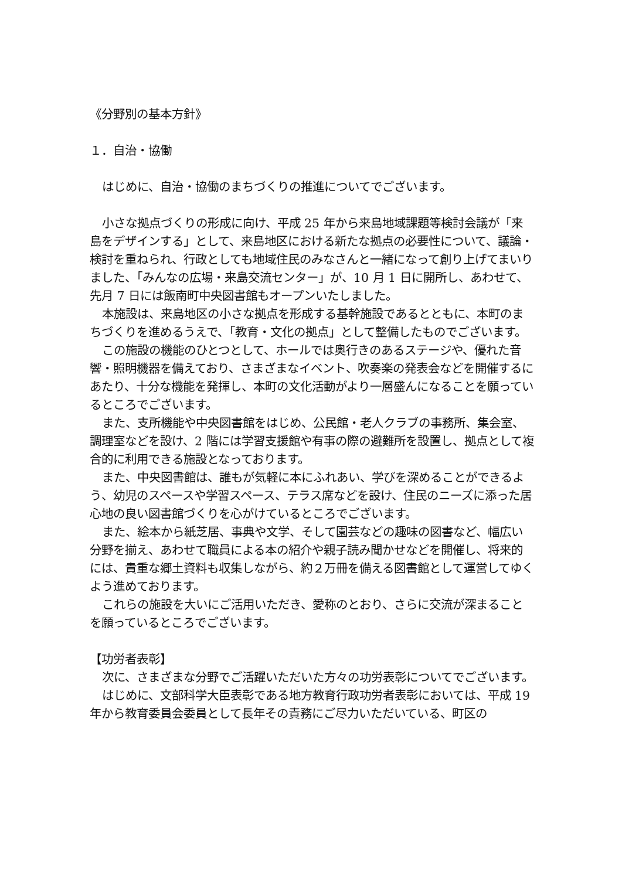《分野別の基本方針》
１．自治・協働
はじめに、自治・協働のまちづくりの推進についてでございます。
小さな拠点づくりの形成に向け、平成 25 年から来島地域課題等検討会議が「来島をデザインする」として、来島地区における新たな拠点の必要性について、議論・検討を重ねられ、行政としても地域住民のみなさんと一緒になって創り上げてまいりました、「みんなの広場・来島交流センター」が、10 月 1 日に開所し、あわせて、先月 7 日には飯南町中央図書館もオープンいたしました。
本施設は、来島地区の小さな拠点を形成する基幹施設であるとともに、本町のまちづくりを進めるうえで、「教育・文化の拠点」として整備したものでございます。
この施設の機能のひとつとして、ホールでは奥行きのあるステージや、優れた音響・照明機器を備えており、さまざまなイベント、吹奏楽の発表会などを開催するにあたり、十分な機能を発揮し、本町の文化活動がより一層盛んになることを願っているところでございます。
また、支所機能や中央図書館をはじめ、公民館・老人クラブの事務所、集会室、調理室などを設け、2 階には学習支援館や有事の際の避難所を設置し、拠点として複合的に利用できる施設となっております。
また、中央図書館は、誰もが気軽に本にふれあい、学びを深めることができるよう、幼児のスペースや学習スペース、テラス席などを設け、住民のニーズに添った居心地の良い図書館づくりを心がけているところでございます。
また、絵本から紙芝居、事典や文学、そして園芸などの趣味の図書など、幅広い分野を揃え、あわせて職員による本の紹介や親子読み聞かせなどを開催し、将来的には、貴重な郷土資料も収集しながら、約２万冊を備える図書館として運営してゆくよう進めております。
これらの施設を大いにご活用いただき、愛称のとおり、さらに交流が深まることを願っているところでございます。
【功労者表彰】
次に、さまざまな分野でご活躍いただいた方々の功労表彰についてでございます。
はじめに、文部科学大臣表彰である地方教育行政功労者表彰においては、平成 19 年から教育委員会委員として長年その責務にご尽力いただいている、町区の